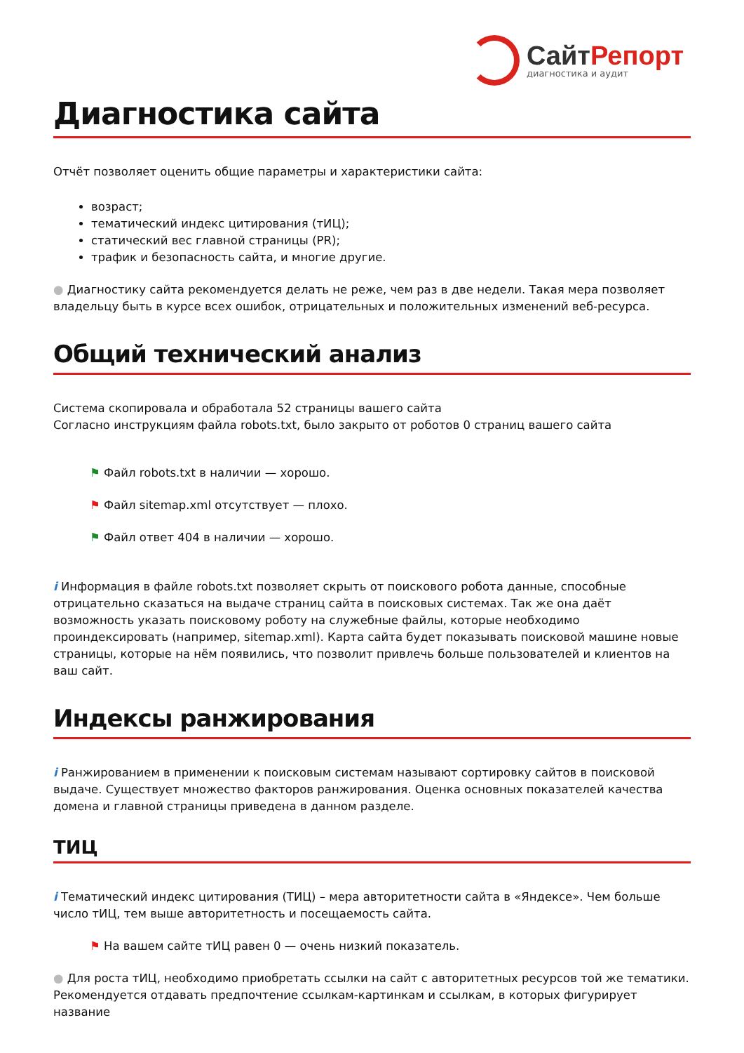СайтРепорт
диагностика и аудит
Диагностика сайта
Отчёт позволяет оценить общие параметры и характеристики сайта:
возраст;
тематический индекс цитирования (тИЦ);
статический вес главной страницы (PR);
трафик и безопасность сайта, и многие другие.
● Диагностику сайта рекомендуется делать не реже, чем раз в две недели. Такая мера позволяет владельцу быть в курсе всех ошибок, отрицательных и положительных изменений веб-ресурса.
Общий технический анализ
Система скопировала и обработала 52 страницы вашего сайта
Согласно инструкциям файла robots.txt, было закрыто от роботов 0 страниц вашего сайта
⚑ Файл robots.txt в наличии — хорошо.
⚑ Файл sitemap.xml отсутствует — плохо.
⚑ Файл ответ 404 в наличии — хорошо.
i Информация в файле robots.txt позволяет скрыть от поискового робота данные, способные отрицательно сказаться на выдаче страниц сайта в поисковых системах. Так же она даёт возможность указать поисковому роботу на служебные файлы, которые необходимо проиндексировать (например, sitemap.xml). Карта сайта будет показывать поисковой машине новые страницы, которые на нём появились, что позволит привлечь больше пользователей и клиентов на ваш сайт.
Индексы ранжирования
i Ранжированием в применении к поисковым системам называют сортировку сайтов в поисковой выдаче. Существует множество факторов ранжирования. Оценка основных показателей качества домена и главной страницы приведена в данном разделе.
ТИЦ
i Тематический индекс цитирования (ТИЦ) – мера авторитетности сайта в «Яндексе». Чем больше число тИЦ, тем выше авторитетность и посещаемость сайта.
⚑ На вашем сайте тИЦ равен 0 — очень низкий показатель.
● Для роста тИЦ, необходимо приобретать ссылки на сайт с авторитетных ресурсов той же тематики. Рекомендуется отдавать предпочтение ссылкам-картинкам и ссылкам, в которых фигурирует название